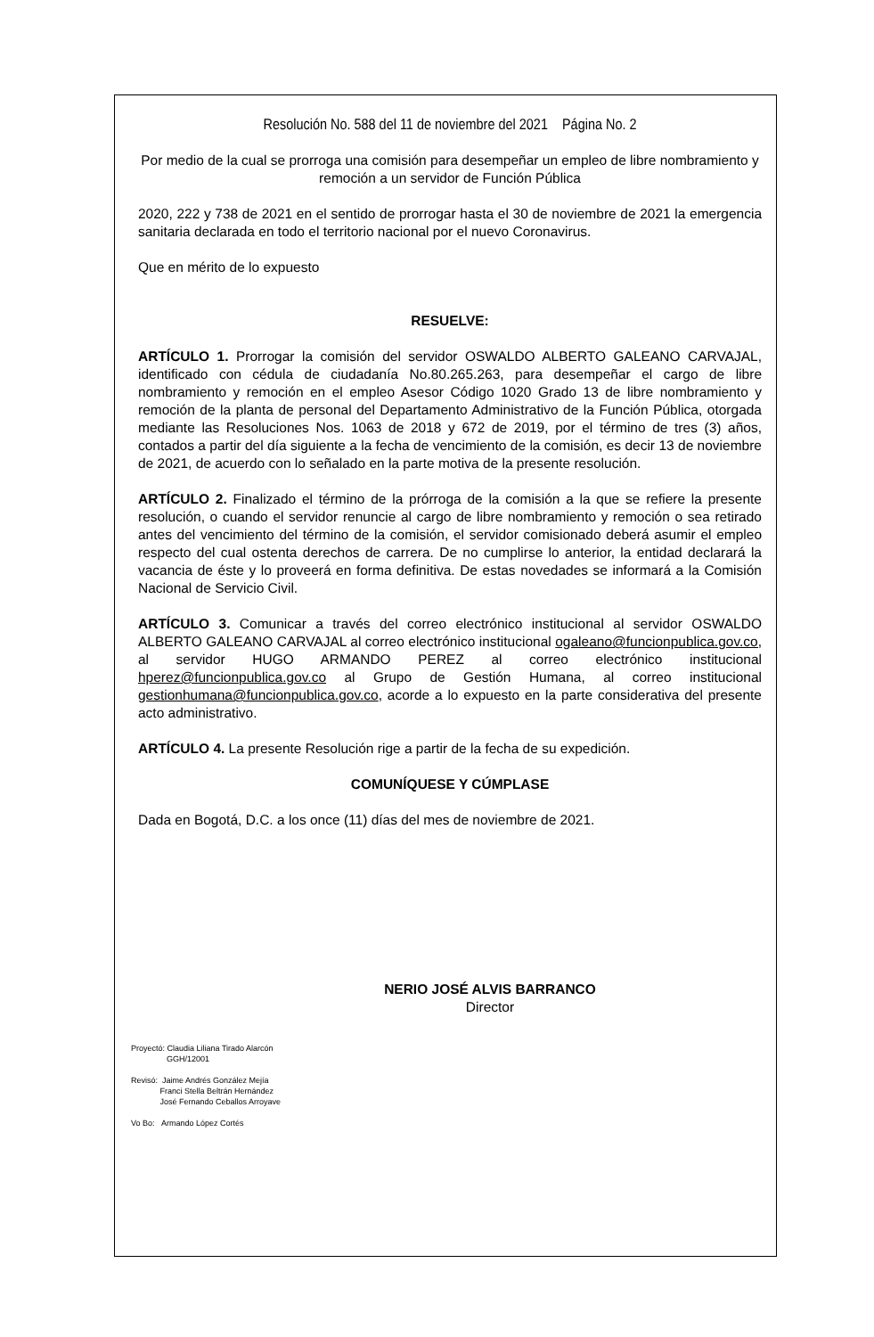Resolución No. 588 del 11 de noviembre del 2021 Página No. 2
Por medio de la cual se prorroga una comisión para desempeñar un empleo de libre nombramiento y remoción a un servidor de Función Pública
2020, 222 y 738 de 2021 en el sentido de prorrogar hasta el 30 de noviembre de 2021 la emergencia sanitaria declarada en todo el territorio nacional por el nuevo Coronavirus.
Que en mérito de lo expuesto
RESUELVE:
ARTÍCULO 1. Prorrogar la comisión del servidor OSWALDO ALBERTO GALEANO CARVAJAL, identificado con cédula de ciudadanía No.80.265.263, para desempeñar el cargo de libre nombramiento y remoción en el empleo Asesor Código 1020 Grado 13 de libre nombramiento y remoción de la planta de personal del Departamento Administrativo de la Función Pública, otorgada mediante las Resoluciones Nos. 1063 de 2018 y 672 de 2019, por el término de tres (3) años, contados a partir del día siguiente a la fecha de vencimiento de la comisión, es decir 13 de noviembre de 2021, de acuerdo con lo señalado en la parte motiva de la presente resolución.
ARTÍCULO 2. Finalizado el término de la prórroga de la comisión a la que se refiere la presente resolución, o cuando el servidor renuncie al cargo de libre nombramiento y remoción o sea retirado antes del vencimiento del término de la comisión, el servidor comisionado deberá asumir el empleo respecto del cual ostenta derechos de carrera. De no cumplirse lo anterior, la entidad declarará la vacancia de éste y lo proveerá en forma definitiva. De estas novedades se informará a la Comisión Nacional de Servicio Civil.
ARTÍCULO 3. Comunicar a través del correo electrónico institucional al servidor OSWALDO ALBERTO GALEANO CARVAJAL al correo electrónico institucional ogaleano@funcionpublica.gov.co, al servidor HUGO ARMANDO PEREZ al correo electrónico institucional hperez@funcionpublica.gov.co al Grupo de Gestión Humana, al correo institucional gestionhumana@funcionpublica.gov.co, acorde a lo expuesto en la parte considerativa del presente acto administrativo.
ARTÍCULO 4. La presente Resolución rige a partir de la fecha de su expedición.
COMUNÍQUESE Y CÚMPLASE
Dada en Bogotá, D.C. a los once (11) días del mes de noviembre de 2021.
NERIO JOSÉ ALVIS BARRANCO
Director
Proyectó: Claudia Liliana Tirado Alarcón
GGH/12001
Revisó: Jaime Andrés González Mejía
Franci Stella Beltrán Hernández
José Fernando Ceballos Arroyave
Vo Bo: Armando López Cortés